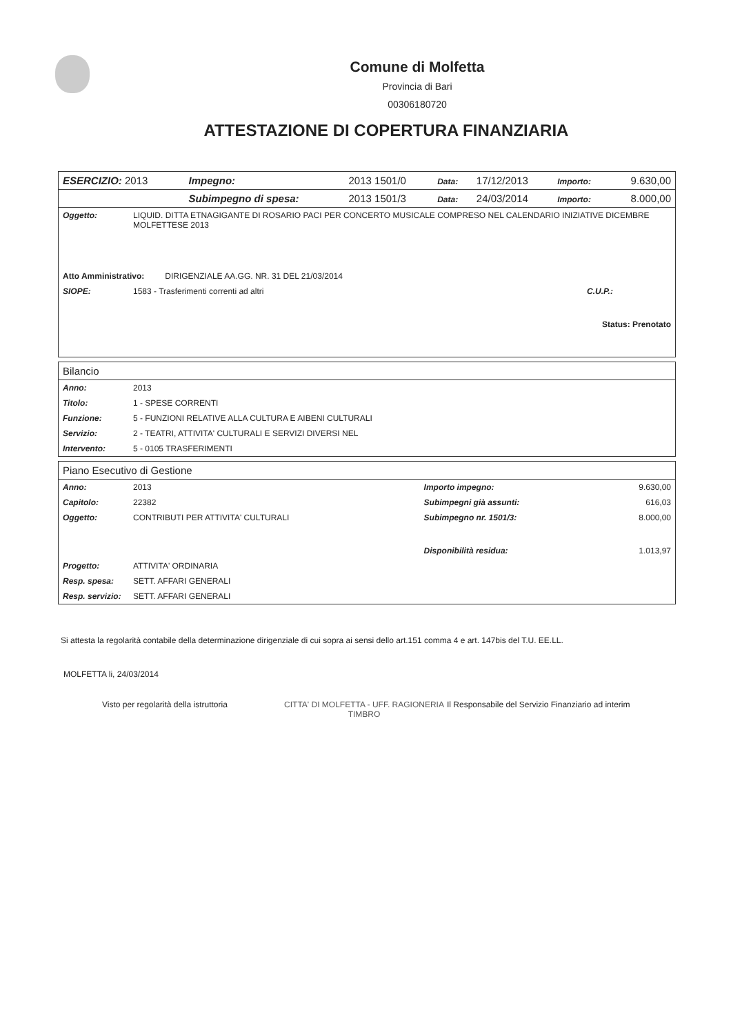Comune di Molfetta
Provincia di Bari
00306180720
ATTESTAZIONE DI COPERTURA FINANZIARIA
| ESERCIZIO: 2013 | Impegno: | 2013 1501/0 | Data: | 17/12/2013 | Importo: | 9.630,00 |
| | Subimpegno di spesa: | 2013 1501/3 | Data: | 24/03/2014 | Importo: | 8.000,00 |
| Oggetto: | LIQUID. DITTA ETNAGIGANTE DI ROSARIO PACI PER CONCERTO MUSICALE COMPRESO NEL CALENDARIO INIZIATIVE DICEMBRE MOLFETTESE 2013 | | |
| Atto Amministrativo: DIRIGENZIALE AA.GG. NR. 31 DEL 21/03/2014 | | | |
| SIOPE: | 1583 - Trasferimenti correnti ad altri | C.U.P.: | |
| Status: Prenotato | | | |
Bilancio
| Anno: | 2013 |
| Titolo: | 1 - SPESE CORRENTI |
| Funzione: | 5 - FUNZIONI RELATIVE ALLA CULTURA E AIBENI CULTURALI |
| Servizio: | 2 - TEATRI, ATTIVITA' CULTURALI E SERVIZI DIVERSI NEL |
| Intervento: | 5 - 0105 TRASFERIMENTI |
Piano Esecutivo di Gestione
| Anno: | 2013 | Importo impegno: | 9.630,00 |
| Capitolo: | 22382 | Subimpegni già assunti: | 616,03 |
| Oggetto: | CONTRIBUTI PER ATTIVITA' CULTURALI | Subimpegno nr. 1501/3: | 8.000,00 |
| | | Disponibilità residua: | 1.013,97 |
| Progetto: | ATTIVITA' ORDINARIA | | |
| Resp. spesa: | SETT. AFFARI GENERALI | | |
| Resp. servizio: | SETT. AFFARI GENERALI | | |
Si attesta la regolarità contabile della determinazione dirigenziale di cui sopra ai sensi dello art.151 comma 4 e art. 147bis del T.U. EE.LL.
MOLFETTA li, 24/03/2014
Visto per regolarità della istruttoria
CITTA' DI MOLFETTA - UFF. RAGIONERIA
TIMBRO
Il Responsabile del Servizio Finanziario ad interim